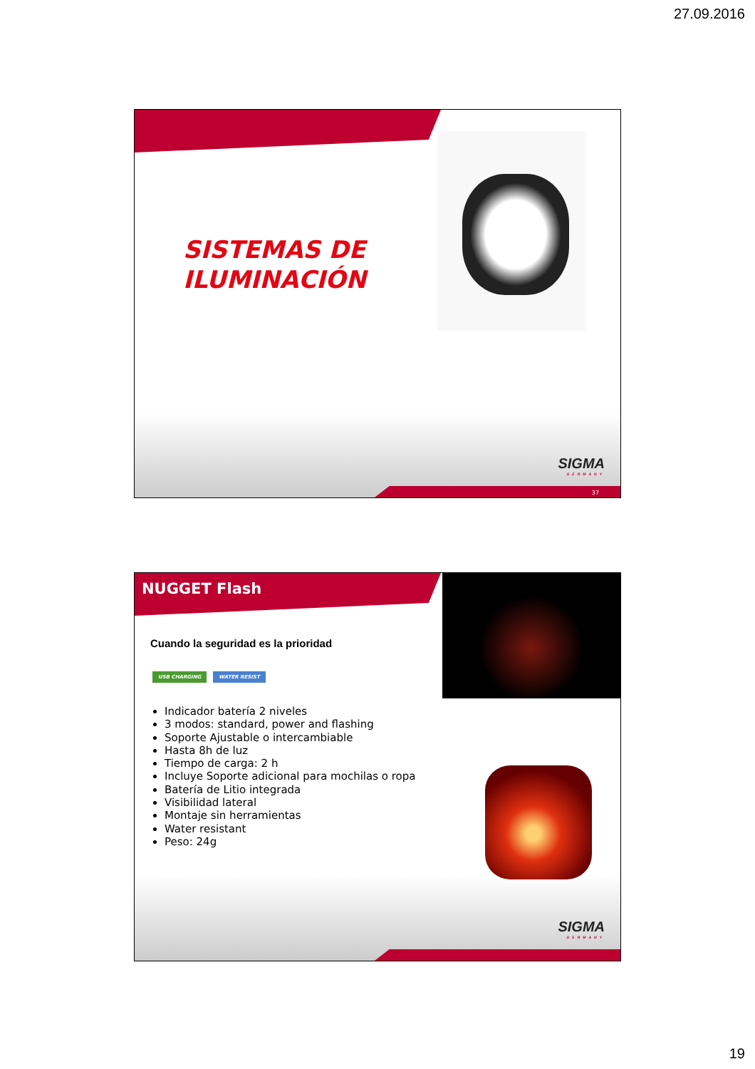27.09.2016
SISTEMAS DE
ILUMINACIÓN
SIGMA
GERMANY
37
NUGGET Flash
Cuando la seguridad es la prioridad
USB CHARGING WATER RESIST
Indicador batería 2 niveles
3 modos: standard, power and flashing
Soporte Ajustable o intercambiable
Hasta 8h de luz
Tiempo de carga: 2 h
Incluye Soporte adicional para mochilas o ropa
Batería de Litio integrada
Visibilidad lateral
Montaje sin herramientas
Water resistant
Peso: 24g
SIGMA
GERMANY
19